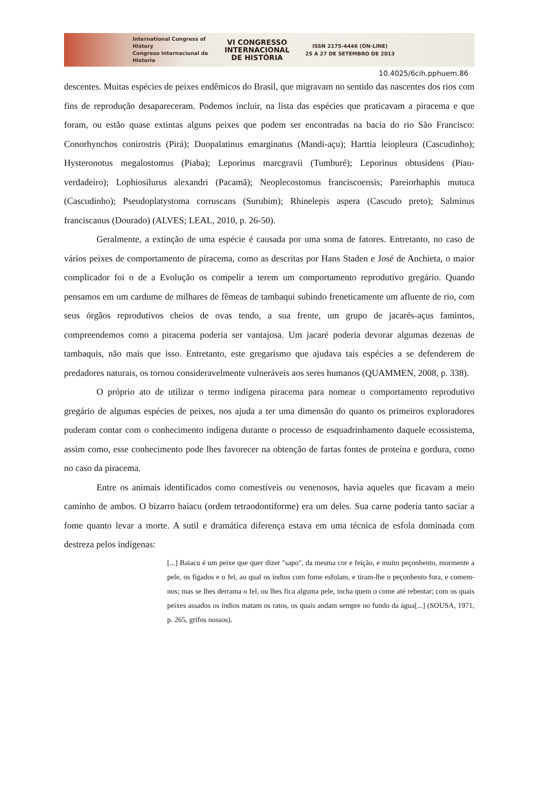International Congress of History
Congreso Internacional de Historia
VI CONGRESSO
INTERNACIONAL
DE HISTÓRIA
ISSN 2175-4446 (ON-LINE)
25 A 27 DE SETEMBRO DE 2013
10.4025/6cih.pphuem.86
descentes. Muitas espécies de peixes endêmicos do Brasil, que migravam no sentido das nascentes dos rios com fins de reprodução desapareceram. Podemos incluir, na lista das espécies que praticavam a piracema e que foram, ou estão quase extintas alguns peixes que podem ser encontradas na bacia do rio São Francisco: Conorhynchos conirostris (Pirá); Duopalatinus emarginatus (Mandi-açu); Harttia leiopleura (Cascudinho); Hysteronotus megalostomus (Piaba); Leporinus marcgravii (Tumburé); Leporinus obtusidens (Piau-verdadeiro); Lophiosilurus alexandri (Pacamã); Neoplecostomus franciscoensis; Pareiorhaphis mutuca (Cascudinho); Pseudoplatystoma corruscans (Surubim); Rhinelepis aspera (Cascudo preto); Salminus franciscanus (Dourado) (ALVES; LEAL, 2010, p. 26-50).
Geralmente, a extinção de uma espécie é causada por uma soma de fatores. Entretanto, no caso de vários peixes de comportamento de piracema, como as descritas por Hans Staden e José de Anchieta, o maior complicador foi o de a Evolução os compelir a terem um comportamento reprodutivo gregário. Quando pensamos em um cardume de milhares de fêmeas de tambaqui subindo freneticamente um afluente de rio, com seus órgãos reprodutivos cheios de ovas tendo, a sua frente, um grupo de jacarés-açus famintos, compreendemos como a piracema poderia ser vantajosa. Um jacaré poderia devorar algumas dezenas de tambaquis, não mais que isso. Entretanto, este gregarismo que ajudava tais espécies a se defenderem de predadores naturais, os tornou consideravelmente vulneráveis aos seres humanos (QUAMMEN, 2008, p. 338).
O próprio ato de utilizar o termo indígena piracema para nomear o comportamento reprodutivo gregário de algumas espécies de peixes, nos ajuda a ter uma dimensão do quanto os primeiros exploradores puderam contar com o conhecimento indígena durante o processo de esquadrinhamento daquele ecossistema, assim como, esse conhecimento pode lhes favorecer na obtenção de fartas fontes de proteína e gordura, como no caso da piracema.
Entre os animais identificados como comestíveis ou venenosos, havia aqueles que ficavam a meio caminho de ambos. O bizarro baiacu (ordem tetraodontiforme) era um deles. Sua carne poderia tanto saciar a fome quanto levar a morte. A sutil e dramática diferença estava em uma técnica de esfola dominada com destreza pelos indígenas:
[...] Baiacu é um peixe que quer dizer "sapo", da mesma cor e feição, e muito peçonhento, mormente a pele, os fígados e o fel, ao qual os índios com fome esfolam, e tiram-lhe o peçonhento fora, e comem-nos; mas se lhes derrama o fel, ou lhes fica alguma pele, incha quem o come até rebentar; com os quais peixes assados os índios matam os ratos, os quais andam sempre no fundo da água[...] (SOUSA, 1971, p. 265, grifos nossos).